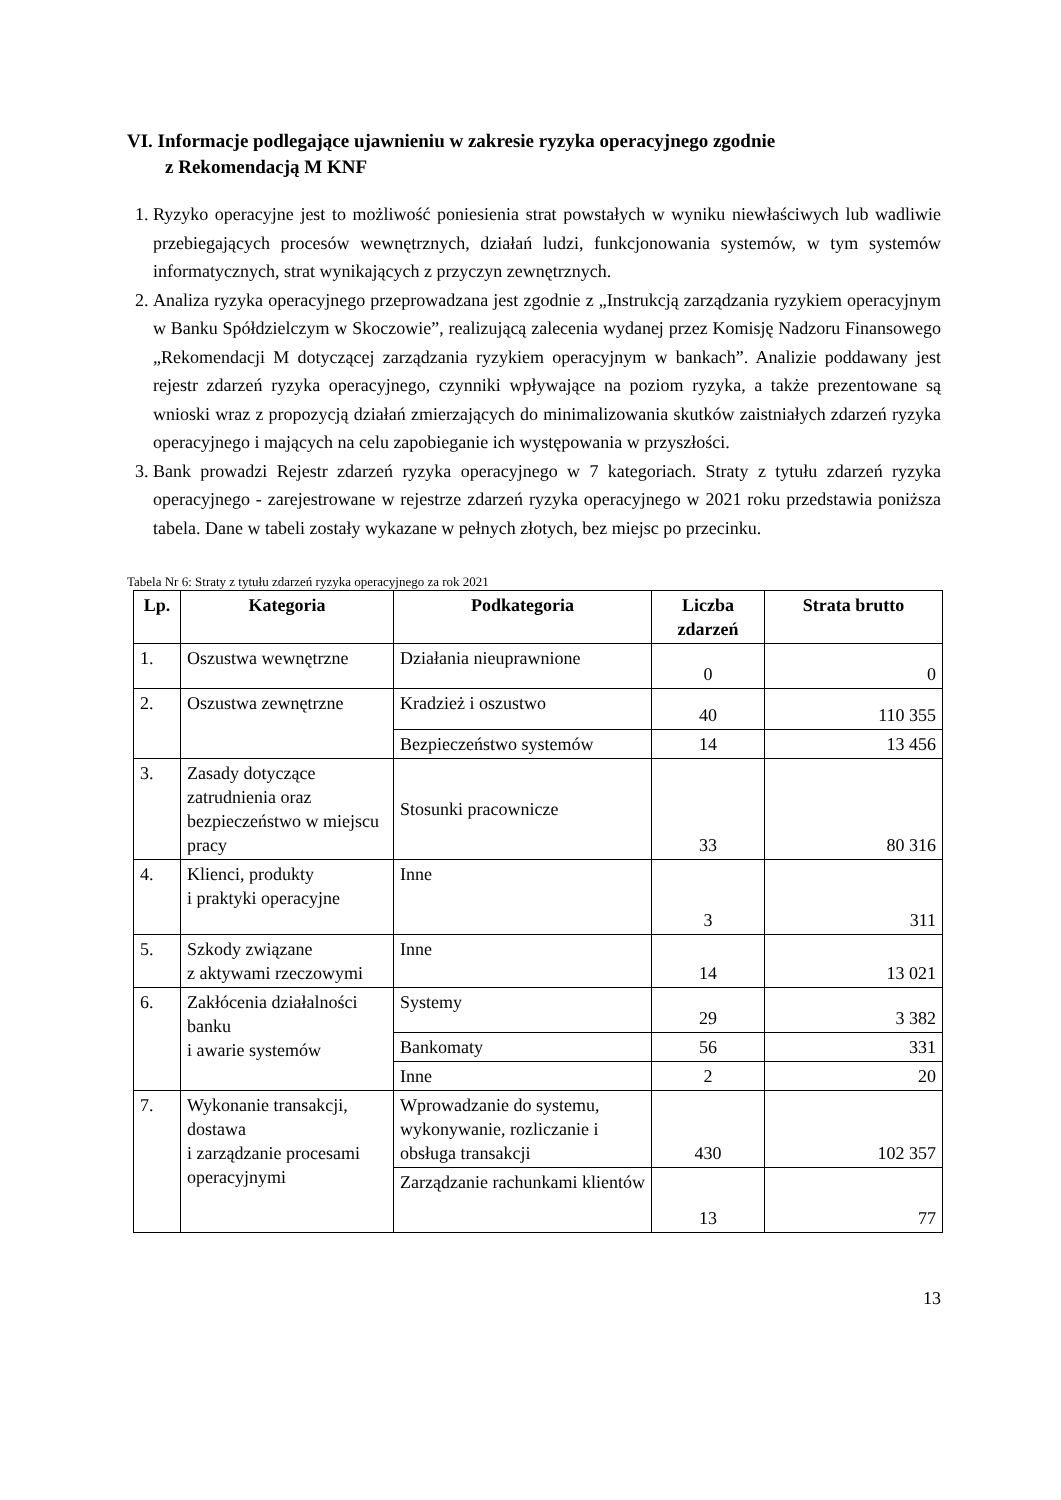VI. Informacje podlegające ujawnieniu w zakresie ryzyka operacyjnego zgodnie
z Rekomendacją M KNF
1. Ryzyko operacyjne jest to możliwość poniesienia strat powstałych w wyniku niewłaściwych lub wadliwie przebiegających procesów wewnętrznych, działań ludzi, funkcjonowania systemów, w tym systemów informatycznych, strat wynikających z przyczyn zewnętrznych.
2. Analiza ryzyka operacyjnego przeprowadzana jest zgodnie z „Instrukcją zarządzania ryzykiem operacyjnym w Banku Spółdzielczym w Skoczowie”, realizującą zalecenia wydanej przez Komisję Nadzoru Finansowego „Rekomendacji M dotyczącej zarządzania ryzykiem operacyjnym w bankach”. Analizie poddawany jest rejestr zdarzeń ryzyka operacyjnego, czynniki wpływające na poziom ryzyka, a także prezentowane są wnioski wraz z propozycją działań zmierzających do minimalizowania skutków zaistniałych zdarzeń ryzyka operacyjnego i mających na celu zapobieganie ich występowania w przyszłości.
3. Bank prowadzi Rejestr zdarzeń ryzyka operacyjnego w 7 kategoriach. Straty z tytułu zdarzeń ryzyka operacyjnego - zarejestrowane w rejestrze zdarzeń ryzyka operacyjnego w 2021 roku przedstawia poniższa tabela. Dane w tabeli zostały wykazane w pełnych złotych, bez miejsc po przecinku.
Tabela Nr 6: Straty z tytułu zdarzeń ryzyka operacyjnego za rok 2021
| Lp. | Kategoria | Podkategoria | Liczba zdarzeń | Strata brutto |
| --- | --- | --- | --- | --- |
| 1. | Oszustwa wewnętrzne | Działania nieuprawnione | 0 | 0 |
| 2. | Oszustwa zewnętrzne | Kradzież i oszustwo | 40 | 110 355 |
| | | Bezpieczeństwo systemów | 14 | 13 456 |
| 3. | Zasady dotyczące zatrudnienia oraz bezpieczeństwo w miejscu pracy | Stosunki pracownicze | 33 | 80 316 |
| 4. | Klienci, produkty i praktyki operacyjne | Inne | 3 | 311 |
| 5. | Szkody związane z aktywami rzeczowymi | Inne | 14 | 13 021 |
| 6. | Zakłócenia działalności banku i awarie systemów | Systemy | 29 | 3 382 |
| | | Bankomaty | 56 | 331 |
| | | Inne | 2 | 20 |
| 7. | Wykonanie transakcji, dostawa i zarządzanie procesami operacyjnymi | Wprowadzanie do systemu, wykonywanie, rozliczanie i obsługa transakcji | 430 | 102 357 |
| | | Zarządzanie rachunkami klientów | 13 | 77 |
13